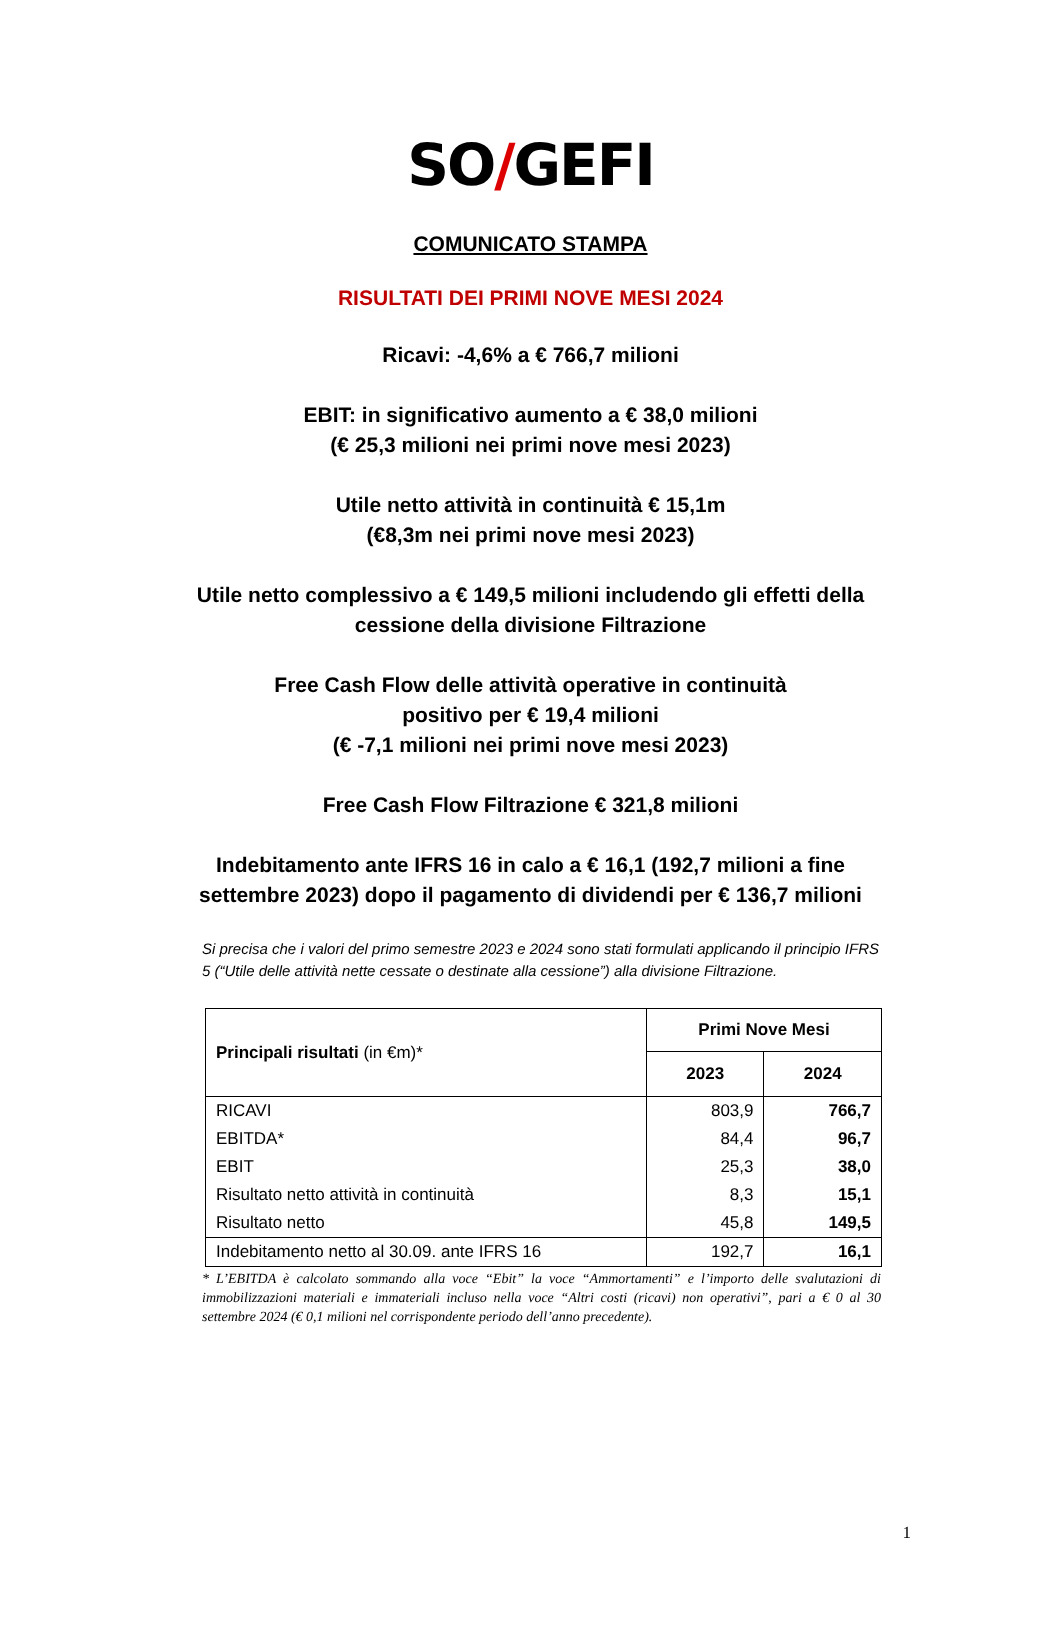SO / GEFI
COMUNICATO STAMPA
RISULTATI DEI PRIMI NOVE MESI 2024
Ricavi: -4,6% a € 766,7 milioni
EBIT: in significativo aumento a € 38,0 milioni
(€ 25,3 milioni nei primi nove mesi 2023)
Utile netto attività in continuità € 15,1m
(€8,3m nei primi nove mesi 2023)
Utile netto complessivo a € 149,5 milioni includendo gli effetti della cessione della divisione Filtrazione
Free Cash Flow delle attività operative in continuità
positivo per € 19,4 milioni
(€ -7,1 milioni nei primi nove mesi 2023)
Free Cash Flow Filtrazione € 321,8 milioni
Indebitamento ante IFRS 16 in calo a € 16,1 (192,7 milioni a fine settembre 2023) dopo il pagamento di dividendi per € 136,7 milioni
Si precisa che i valori del primo semestre 2023 e 2024 sono stati formulati applicando il principio IFRS 5 (“Utile delle attività nette cessate o destinate alla cessione”) alla divisione Filtrazione.
| Principali risultati (in €m)* | Primi Nove Mesi | |
| --- | --- | --- |
| | 2023 | 2024 |
| RICAVI | 803,9 | 766,7 |
| EBITDA* | 84,4 | 96,7 |
| EBIT | 25,3 | 38,0 |
| Risultato netto attività in continuità | 8,3 | 15,1 |
| Risultato netto | 45,8 | 149,5 |
| Indebitamento netto al 30.09. ante IFRS 16 | 192,7 | 16,1 |
* L’EBITDA è calcolato sommando alla voce “Ebit” la voce “Ammortamenti” e l’importo delle svalutazioni di immobilizzazioni materiali e immateriali incluso nella voce “Altri costi (ricavi) non operativi”, pari a € 0 al 30 settembre 2024 (€ 0,1 milioni nel corrispondente periodo dell’anno precedente).
1